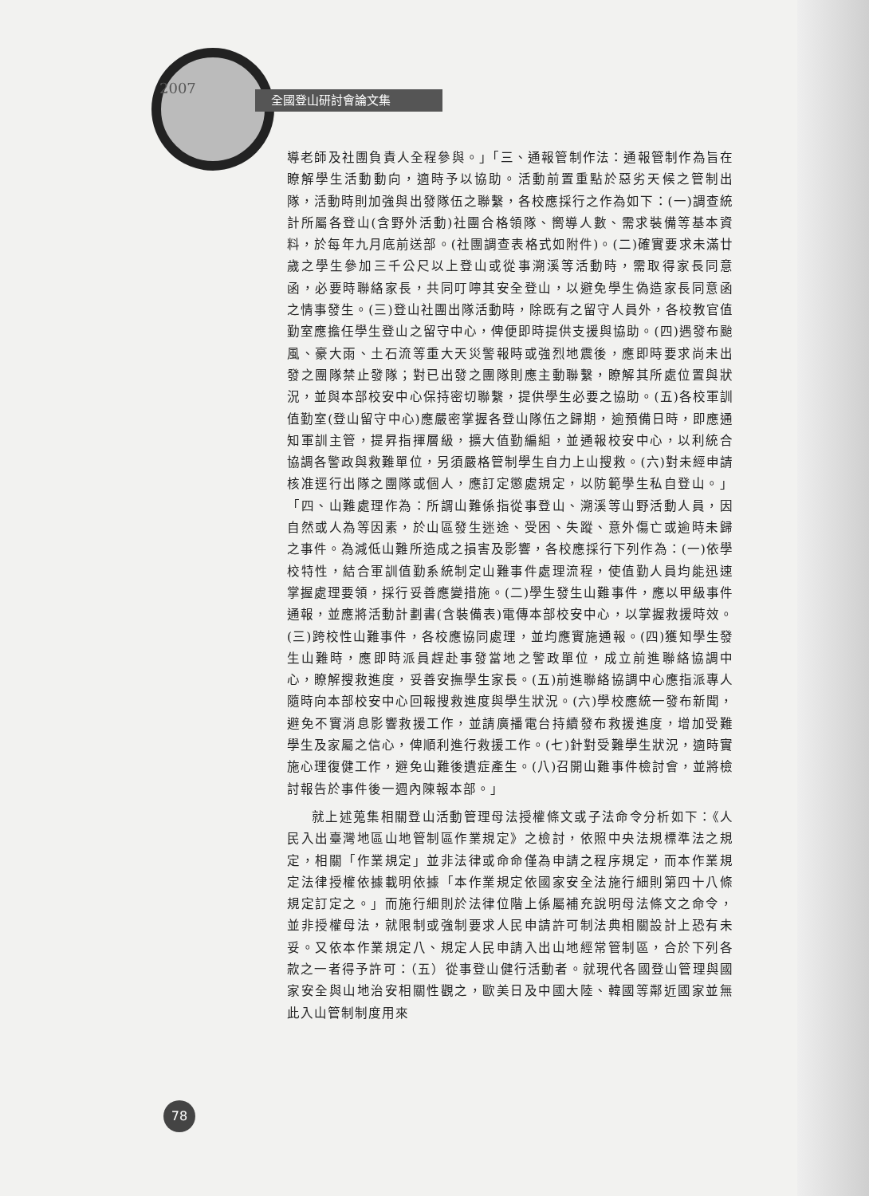2007 全國登山研討會論文集
導老師及社團負責人全程參與。」「三、通報管制作法：通報管制作為旨在瞭解學生活動動向，適時予以協助。活動前置重點於惡劣天候之管制出隊，活動時則加強與出發隊伍之聯繫，各校應採行之作為如下：(一)調查統計所屬各登山(含野外活動)社團合格領隊、嚮導人數、需求裝備等基本資料，於每年九月底前送部。(社團調查表格式如附件)。(二)確實要求未滿廿歲之學生參加三千公尺以上登山或從事溯溪等活動時，需取得家長同意函，必要時聯絡家長，共同叮嚀其安全登山，以避免學生偽造家長同意函之情事發生。(三)登山社團出隊活動時，除既有之留守人員外，各校教官值勤室應擔任學生登山之留守中心，俾便即時提供支援與協助。(四)遇發布颱風、豪大雨、土石流等重大天災警報時或強烈地震後，應即時要求尚未出發之團隊禁止發隊；對已出發之團隊則應主動聯繫，瞭解其所處位置與狀況，並與本部校安中心保持密切聯繫，提供學生必要之協助。(五)各校軍訓值勤室(登山留守中心)應嚴密掌握各登山隊伍之歸期，逾預備日時，即應通知軍訓主管，提昇指揮層級，擴大值勤編組，並通報校安中心，以利統合協調各警政與救難單位，另須嚴格管制學生自力上山搜救。(六)對未經申請核准逕行出隊之團隊或個人，應訂定懲處規定，以防範學生私自登山。」「四、山難處理作為：所謂山難係指從事登山、溯溪等山野活動人員，因自然或人為等因素，於山區發生迷途、受困、失蹤、意外傷亡或逾時未歸之事件。為減低山難所造成之損害及影響，各校應採行下列作為：(一)依學校特性，結合軍訓值勤系統制定山難事件處理流程，使值勤人員均能迅速掌握處理要領，採行妥善應變措施。(二)學生發生山難事件，應以甲級事件通報，並應將活動計劃書(含裝備表)電傳本部校安中心，以掌握救援時效。(三)跨校性山難事件，各校應協同處理，並均應實施通報。(四)獲知學生發生山難時，應即時派員趕赴事發當地之警政單位，成立前進聯絡協調中心，瞭解搜救進度，妥善安撫學生家長。(五)前進聯絡協調中心應指派專人隨時向本部校安中心回報搜救進度與學生狀況。(六)學校應統一發布新聞，避免不實消息影響救援工作，並請廣播電台持續發布救援進度，增加受難學生及家屬之信心，俾順利進行救援工作。(七)針對受難學生狀況，適時實施心理復健工作，避免山難後遺症產生。(八)召開山難事件檢討會，並將檢討報告於事件後一週內陳報本部。」
就上述蒐集相關登山活動管理母法授權條文或子法命令分析如下：《人民入出臺灣地區山地管制區作業規定》之檢討，依照中央法規標準法之規定，相關「作業規定」並非法律或命命僅為申請之程序規定，而本作業規定法律授權依據載明依據「本作業規定依國家安全法施行細則第四十八條規定訂定之。」而施行細則於法律位階上係屬補充說明母法條文之命令，並非授權母法，就限制或強制要求人民申請許可制法典相關設計上恐有未妥。又依本作業規定八、規定人民申請入出山地經常管制區，合於下列各款之一者得予許可：（五）從事登山健行活動者。就現代各國登山管理與國家安全與山地治安相關性觀之，歐美日及中國大陸、韓國等鄰近國家並無此入山管制制度用來
78